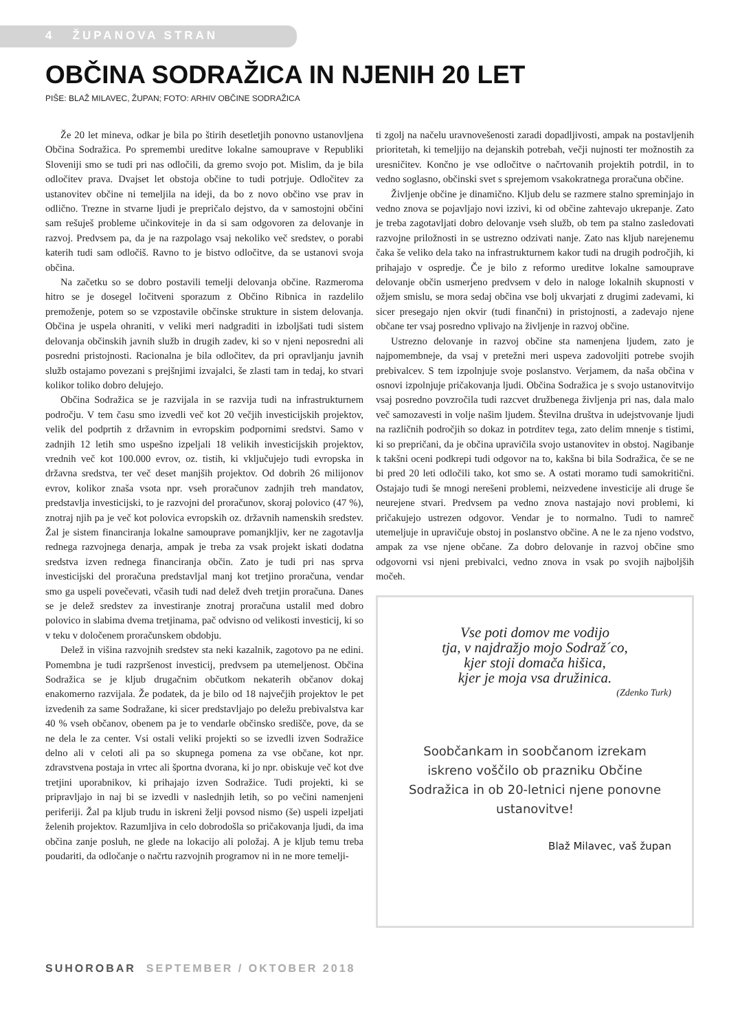4 ŽUPANOVA STRAN
OBČINA SODRAŽICA IN NJENIH 20 LET
PIŠE: BLAŽ MILAVEC, ŽUPAN; FOTO: ARHIV OBČINE SODRAŽICA
Že 20 let mineva, odkar je bila po štirih desetletjih ponovno ustanovljena Občina Sodražica. Po spremembi ureditve lokalne samouprave v Republiki Sloveniji smo se tudi pri nas odločili, da gremo svojo pot. Mislim, da je bila odločitev prava. Dvajset let obstoja občine to tudi potrjuje. Odločitev za ustanovitev občine ni temeljila na ideji, da bo z novo občino vse prav in odlično. Trezne in stvarne ljudi je prepričalo dejstvo, da v samostojni občini sam rešuješ probleme učinkoviteje in da si sam odgovoren za delovanje in razvoj. Predvsem pa, da je na razpolago vsaj nekoliko več sredstev, o porabi katerih tudi sam odločiš. Ravno to je bistvo odločitve, da se ustanovi svoja občina.
Na začetku so se dobro postavili temelji delovanja občine. Razmeroma hitro se je dosegel ločitveni sporazum z Občino Ribnica in razdelilo premoženje, potem so se vzpostavile občinske strukture in sistem delovanja. Občina je uspela ohraniti, v veliki meri nadgraditi in izboljšati tudi sistem delovanja občinskih javnih služb in drugih zadev, ki so v njeni neposredni ali posredni pristojnosti. Racionalna je bila odločitev, da pri opravljanju javnih služb ostajamo povezani s prejšnjimi izvajalci, še zlasti tam in tedaj, ko stvari kolikor toliko dobro delujejo.
Občina Sodražica se je razvijala in se razvija tudi na infrastrukturnem področju. V tem času smo izvedli več kot 20 večjih investicijskih projektov, velik del podprtih z državnim in evropskim podpornimi sredstvi. Samo v zadnjih 12 letih smo uspešno izpeljali 18 velikih investicijskih projektov, vrednih več kot 100.000 evrov, oz. tistih, ki vključujejo tudi evropska in državna sredstva, ter več deset manjših projektov. Od dobrih 26 milijonov evrov, kolikor znaša vsota npr. vseh proračunov zadnjih treh mandatov, predstavlja investicijski, to je razvojni del proračunov, skoraj polovico (47 %), znotraj njih pa je več kot polovica evropskih oz. državnih namenskih sredstev. Žal je sistem financiranja lokalne samouprave pomanjkljiv, ker ne zagotavlja rednega razvojnega denarja, ampak je treba za vsak projekt iskati dodatna sredstva izven rednega financiranja občin. Zato je tudi pri nas sprva investicijski del proračuna predstavljal manj kot tretjino proračuna, vendar smo ga uspeli povečevati, včasih tudi nad delež dveh tretjin proračuna. Danes se je delež sredstev za investiranje znotraj proračuna ustalil med dobro polovico in slabima dvema tretjinama, pač odvisno od velikosti investicij, ki so v teku v določenem proračunskem obdobju.
Delež in višina razvojnih sredstev sta neki kazalnik, zagotovo pa ne edini. Pomembna je tudi razpršenost investicij, predvsem pa utemeljenost. Občina Sodražica se je kljub drugačnim občutkom nekaterih občanov dokaj enakomerno razvijala. Že podatek, da je bilo od 18 največjih projektov le pet izvedenih za same Sodražane, ki sicer predstavljajo po deležu prebivalstva kar 40 % vseh občanov, obenem pa je to vendarle občinsko središče, pove, da se ne dela le za center. Vsi ostali veliki projekti so se izvedli izven Sodražice delno ali v celoti ali pa so skupnega pomena za vse občane, kot npr. zdravstvena postaja in vrtec ali športna dvorana, ki jo npr. obiskuje več kot dve tretjini uporabnikov, ki prihajajo izven Sodražice. Tudi projekti, ki se pripravljajo in naj bi se izvedli v naslednjih letih, so po večini namenjeni periferiji. Žal pa kljub trudu in iskreni želji povsod nismo (še) uspeli izpeljati želenih projektov. Razumljiva in celo dobrodošla so pričakovanja ljudi, da ima občina zanje posluh, ne glede na lokacijo ali položaj. A je kljub temu treba poudariti, da odločanje o načrtu razvojnih programov ni in ne more temelji-
ti zgolj na načelu uravnovešenosti zaradi dopadljivosti, ampak na postavljenih prioritetah, ki temeljijo na dejanskih potrebah, večji nujnosti ter možnostih za uresničitev. Končno je vse odločitve o načrtovanih projektih potrdil, in to vedno soglasno, občinski svet s sprejemom vsakokratnega proračuna občine.
Življenje občine je dinamično. Kljub delu se razmere stalno spreminjajo in vedno znova se pojavljajo novi izzivi, ki od občine zahtevajo ukrepanje. Zato je treba zagotavljati dobro delovanje vseh služb, ob tem pa stalno zasledovati razvojne priložnosti in se ustrezno odzivati nanje. Zato nas kljub narejenemu čaka še veliko dela tako na infrastrukturnem kakor tudi na drugih področjih, ki prihajajo v ospredje. Če je bilo z reformo ureditve lokalne samouprave delovanje občin usmerjeno predvsem v delo in naloge lokalnih skupnosti v ožjem smislu, se mora sedaj občina vse bolj ukvarjati z drugimi zadevami, ki sicer presegajo njen okvir (tudi finančni) in pristojnosti, a zadevajo njene občane ter vsaj posredno vplivajo na življenje in razvoj občine.
Ustrezno delovanje in razvoj občine sta namenjena ljudem, zato je najpomembneje, da vsaj v pretežni meri uspeva zadovoljiti potrebe svojih prebivalcev. S tem izpolnjuje svoje poslanstvo. Verjamem, da naša občina v osnovi izpolnjuje pričakovanja ljudi. Občina Sodražica je s svojo ustanovitvijo vsaj posredno povzročila tudi razcvet družbenega življenja pri nas, dala malo več samozavesti in volje našim ljudem. Številna društva in udejstvovanje ljudi na različnih področjih so dokaz in potrditev tega, zato delim mnenje s tistimi, ki so prepričani, da je občina upravičila svojo ustanovitev in obstoj. Nagibanje k takšni oceni podkrepi tudi odgovor na to, kakšna bi bila Sodražica, če se ne bi pred 20 leti odločili tako, kot smo se. A ostati moramo tudi samokritični. Ostajajo tudi še mnogi nerešeni problemi, neizvedene investicije ali druge še neurejene stvari. Predvsem pa vedno znova nastajajo novi problemi, ki pričakujejo ustrezen odgovor. Vendar je to normalno. Tudi to namreč utemeljuje in upravičuje obstoj in poslanstvo občine. A ne le za njeno vodstvo, ampak za vse njene občane. Za dobro delovanje in razvoj občine smo odgovorni vsi njeni prebivalci, vedno znova in vsak po svojih najboljših močeh.
Vse poti domov me vodijo
tja, v najdražjo mojo Sodraž´co,
kjer stoji domača hišica,
kjer je moja vsa družinica.
(Zdenko Turk)
Soobčankam in soobčanom izrekam
iskreno voščilo ob prazniku Občine
Sodražica in ob 20-letnici njene ponovne
ustanovitve!
Blaž Milavec, vaš župan
SUHOROBAR SEPTEMBER / OKTOBER 2018